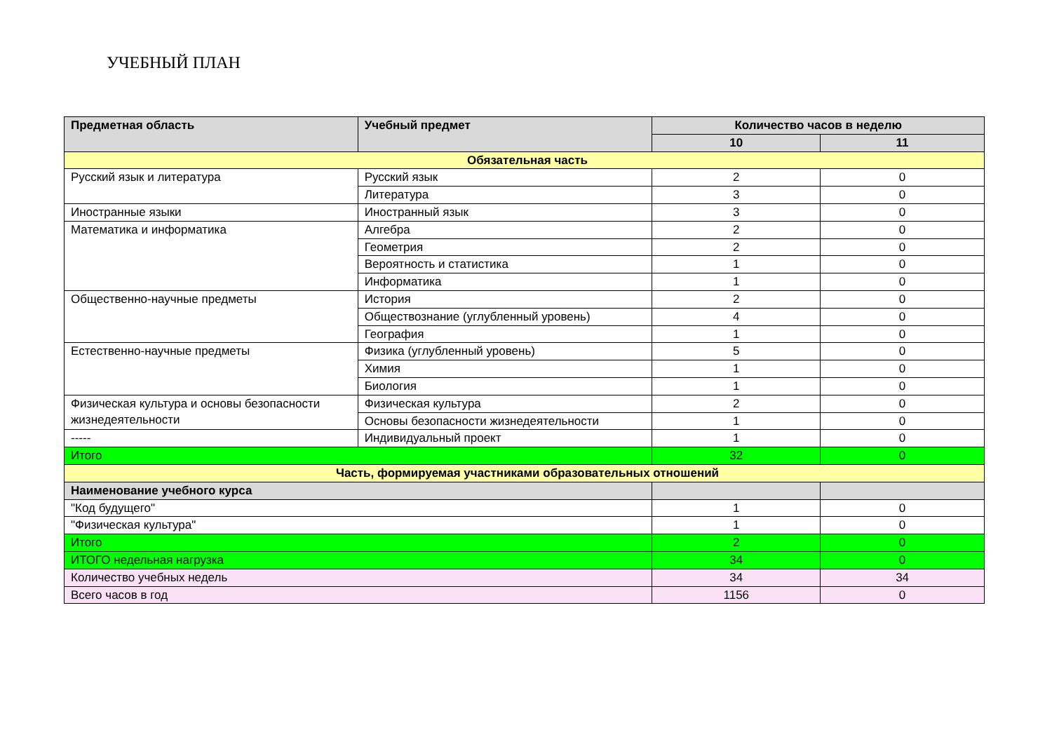УЧЕБНЫЙ ПЛАН
| Предметная область | Учебный предмет | Количество часов в неделю | |
| --- | --- | --- | --- |
| | | 10 | 11 |
| Обязательная часть | | | |
| Русский язык и литература | Русский язык | 2 | 0 |
| | Литература | 3 | 0 |
| Иностранные языки | Иностранный язык | 3 | 0 |
| Математика и информатика | Алгебра | 2 | 0 |
| | Геометрия | 2 | 0 |
| | Вероятность и статистика | 1 | 0 |
| | Информатика | 1 | 0 |
| Общественно-научные предметы | История | 2 | 0 |
| | Обществознание (углубленный уровень) | 4 | 0 |
| | География | 1 | 0 |
| Естественно-научные предметы | Физика (углубленный уровень) | 5 | 0 |
| | Химия | 1 | 0 |
| | Биология | 1 | 0 |
| Физическая культура и основы безопасности жизнедеятельности | Физическая культура | 2 | 0 |
| | Основы безопасности жизнедеятельности | 1 | 0 |
| ----- | Индивидуальный проект | 1 | 0 |
| Итого | | 32 | 0 |
| Часть, формируемая участниками образовательных отношений | | | |
| Наименование учебного курса | | | |
| "Код будущего" | | 1 | 0 |
| "Физическая культура" | | 1 | 0 |
| Итого | | 2 | 0 |
| ИТОГО недельная нагрузка | | 34 | 0 |
| Количество учебных недель | | 34 | 34 |
| Всего часов в год | | 1156 | 0 |